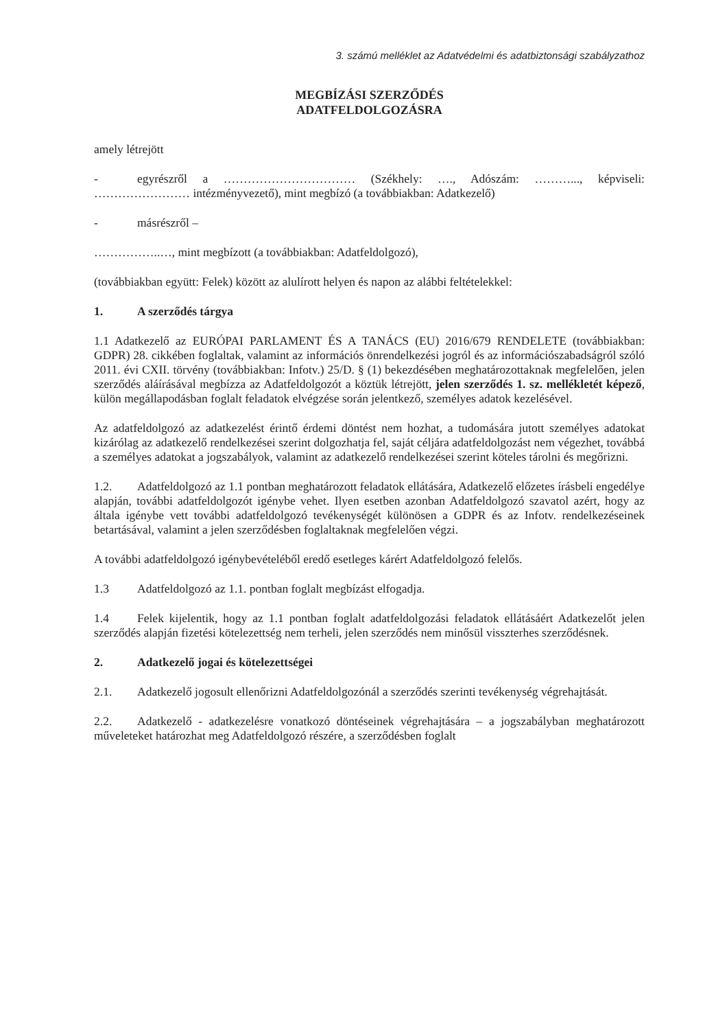3. számú melléklet az Adatvédelmi és adatbiztonsági szabályzathoz
MEGBÍZÁSI SZERZŐDÉS
ADATFELDOLGOZÁSRA
amely létrejött
- egyrészről a …………………………… (Székhely: …., Adószám: ………..., képviseli: …………………… intézményvezető), mint megbízó (a továbbiakban: Adatkezelő)
- másrészről –
……………..…, mint megbízott (a továbbiakban: Adatfeldolgozó),
(továbbiakban együtt: Felek) között az alulírott helyen és napon az alábbi feltételekkel:
1. A szerződés tárgya
1.1 Adatkezelő az EURÓPAI PARLAMENT ÉS A TANÁCS (EU) 2016/679 RENDELETE (továbbiakban: GDPR) 28. cikkében foglaltak, valamint az információs önrendelkezési jogról és az információszabadságról szóló 2011. évi CXII. törvény (továbbiakban: Infotv.) 25/D. § (1) bekezdésében meghatározottaknak megfelelően, jelen szerződés aláírásával megbízza az Adatfeldolgozót a köztük létrejött, jelen szerződés 1. sz. mellékletét képező, külön megállapodásban foglalt feladatok elvégzése során jelentkező, személyes adatok kezelésével.
Az adatfeldolgozó az adatkezelést érintő érdemi döntést nem hozhat, a tudomására jutott személyes adatokat kizárólag az adatkezelő rendelkezései szerint dolgozhatja fel, saját céljára adatfeldolgozást nem végezhet, továbbá a személyes adatokat a jogszabályok, valamint az adatkezelő rendelkezései szerint köteles tárolni és megőrizni.
1.2. Adatfeldolgozó az 1.1 pontban meghatározott feladatok ellátására, Adatkezelő előzetes írásbeli engedélye alapján, további adatfeldolgozót igénybe vehet. Ilyen esetben azonban Adatfeldolgozó szavatol azért, hogy az általa igénybe vett további adatfeldolgozó tevékenységét különösen a GDPR és az Infotv. rendelkezéseinek betartásával, valamint a jelen szerződésben foglaltaknak megfelelően végzi.
A további adatfeldolgozó igénybevételéből eredő esetleges kárért Adatfeldolgozó felelős.
1.3 Adatfeldolgozó az 1.1. pontban foglalt megbízást elfogadja.
1.4 Felek kijelentik, hogy az 1.1 pontban foglalt adatfeldolgozási feladatok ellátásáért Adatkezelőt jelen szerződés alapján fizetési kötelezettség nem terheli, jelen szerződés nem minősül visszterhes szerződésnek.
2. Adatkezelő jogai és kötelezettségei
2.1. Adatkezelő jogosult ellenőrizni Adatfeldolgozónál a szerződés szerinti tevékenység végrehajtását.
2.2. Adatkezelő - adatkezelésre vonatkozó döntéseinek végrehajtására – a jogszabályban meghatározott műveleteket határozhat meg Adatfeldolgozó részére, a szerződésben foglalt